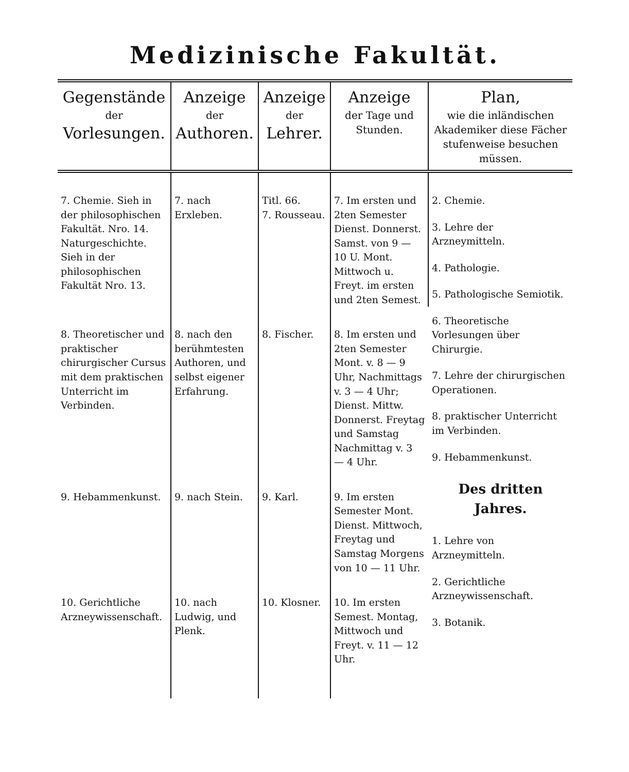Medizinische Fakultät.
| Gegenstände der Vorlesungen. | Anzeige der Authoren. | Anzeige der Lehrer. | Anzeige der Tage und Stunden. | Plan, wie die inländischen Akademiker diese Fächer stufenweise besuchen müssen. |
| --- | --- | --- | --- | --- |
| 7. Chemie. Sieh in der philosophischen Fakultät. Nro. 14. Naturgeschichte. Sieh in der philosophischen Fakultät Nro. 13. | 7. nach Erxleben. | Titl. 66. 7. Rousseau. | 7. Im ersten und 2ten Semester Dienst. Donnerst. Samst. von 9 — 10 U. Mont. Mittwoch u. Freyt. im ersten und 2ten Semest. | 2. Chemie. 3. Lehre der Arzneymitteln. 4. Pathologie. 5. Pathologische Semiotik. 6. Theoretische Vorlesungen über Chirurgie. 7. Lehre der chirurgischen Operationen. 8. praktischer Unterricht im Verbinden. 9. Hebammenkunst. Des dritten Jahres. 1. Lehre von Arzneymitteln. 2. Gerichtliche Arzneywissenschaft. 3. Botanik. |
| 8. Theoretischer und praktischer chirurgischer Cursus mit dem praktischen Unterricht im Verbinden. | 8. nach den berühmtesten Authoren, und selbst eigener Erfahrung. | 8. Fischer. | 8. Im ersten und 2ten Semester Mont. v. 8 — 9 Uhr, Nachmittags v. 3 — 4 Uhr; Dienst. Mittw. Donnerst. Freytag und Samstag Nachmittag v. 3 — 4 Uhr. | |
| 9. Hebammenkunst. | 9. nach Stein. | 9. Karl. | 9. Im ersten Semester Mont. Dienst. Mittwoch, Freytag und Samstag Morgens von 10 — 11 Uhr. | |
| 10. Gerichtliche Arzneywissenschaft. | 10. nach Ludwig, und Plenk. | 10. Klosner. | 10. Im ersten Semest. Montag, Mittwoch und Freyt. v. 11 — 12 Uhr. | |